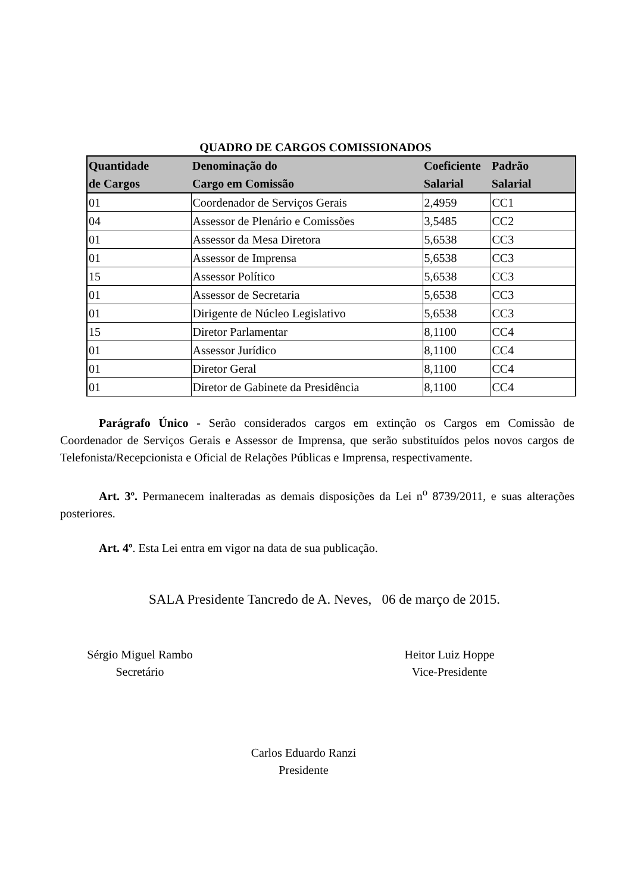QUADRO DE CARGOS COMISSIONADOS
| Quantidade de Cargos | Denominação do Cargo em Comissão | Coeficiente Salarial | Padrão Salarial |
| --- | --- | --- | --- |
| 01 | Coordenador de Serviços Gerais | 2,4959 | CC1 |
| 04 | Assessor de Plenário e Comissões | 3,5485 | CC2 |
| 01 | Assessor da Mesa Diretora | 5,6538 | CC3 |
| 01 | Assessor de Imprensa | 5,6538 | CC3 |
| 15 | Assessor Político | 5,6538 | CC3 |
| 01 | Assessor de Secretaria | 5,6538 | CC3 |
| 01 | Dirigente de Núcleo Legislativo | 5,6538 | CC3 |
| 15 | Diretor Parlamentar | 8,1100 | CC4 |
| 01 | Assessor Jurídico | 8,1100 | CC4 |
| 01 | Diretor Geral | 8,1100 | CC4 |
| 01 | Diretor de Gabinete da Presidência | 8,1100 | CC4 |
Parágrafo Único - Serão considerados cargos em extinção os Cargos em Comissão de Coordenador de Serviços Gerais e Assessor de Imprensa, que serão substituídos pelos novos cargos de Telefonista/Recepcionista e Oficial de Relações Públicas e Imprensa, respectivamente.
Art. 3º. Permanecem inalteradas as demais disposições da Lei n<sup>o</sup> 8739/2011, e suas alterações posteriores.
Art. 4º. Esta Lei entra em vigor na data de sua publicação.
SALA Presidente Tancredo de A. Neves, 06 de março de 2015.
Sérgio Miguel Rambo
Secretário
Heitor Luiz Hoppe
Vice-Presidente
Carlos Eduardo Ranzi
Presidente